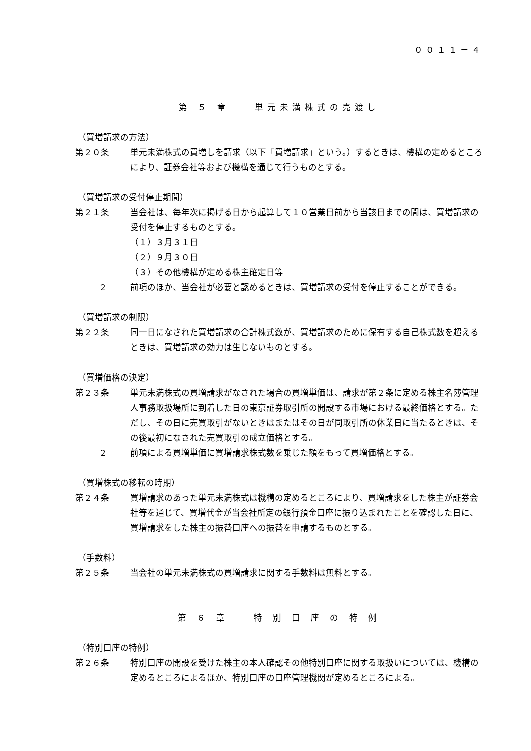００１１－４
第 ５ 章　　単元未満株式の売渡し
（買増請求の方法）
第２０条 単元未満株式の買増しを請求（以下「買増請求」という。）するときは、機構の定めるところにより、証券会社等および機構を通じて行うものとする。
（買増請求の受付停止期間）
第２１条 当会社は、毎年次に掲げる日から起算して１０営業日前から当該日までの間は、買増請求の受付を停止するものとする。
（１）３月３１日
（２）９月３０日
（３）その他機構が定める株主確定日等
２ 前項のほか、当会社が必要と認めるときは、買増請求の受付を停止することができる。
（買増請求の制限）
第２２条 同一日になされた買増請求の合計株式数が、買増請求のために保有する自己株式数を超えるときは、買増請求の効力は生じないものとする。
（買増価格の決定）
第２３条 単元未満株式の買増請求がなされた場合の買増単価は、請求が第２条に定める株主名簿管理人事務取扱場所に到着した日の東京証券取引所の開設する市場における最終価格とする。ただし、その日に売買取引がないときはまたはその日が同取引所の休業日に当たるときは、その後最初になされた売買取引の成立価格とする。
２ 前項による買増単価に買増請求株式数を乗じた額をもって買増価格とする。
（買増株式の移転の時期）
第２４条 買増請求のあった単元未満株式は機構の定めるところにより、買増請求をした株主が証券会社等を通じて、買増代金が当会社所定の銀行預金口座に振り込まれたことを確認した日に、買増請求をした株主の振替口座への振替を申請するものとする。
（手数料）
第２５条 当会社の単元未満株式の買増請求に関する手数料は無料とする。
第 ６ 章　　特 別 口 座 の 特 例
（特別口座の特例）
第２６条 特別口座の開設を受けた株主の本人確認その他特別口座に関する取扱いについては、機構の定めるところによるほか、特別口座の口座管理機関が定めるところによる。